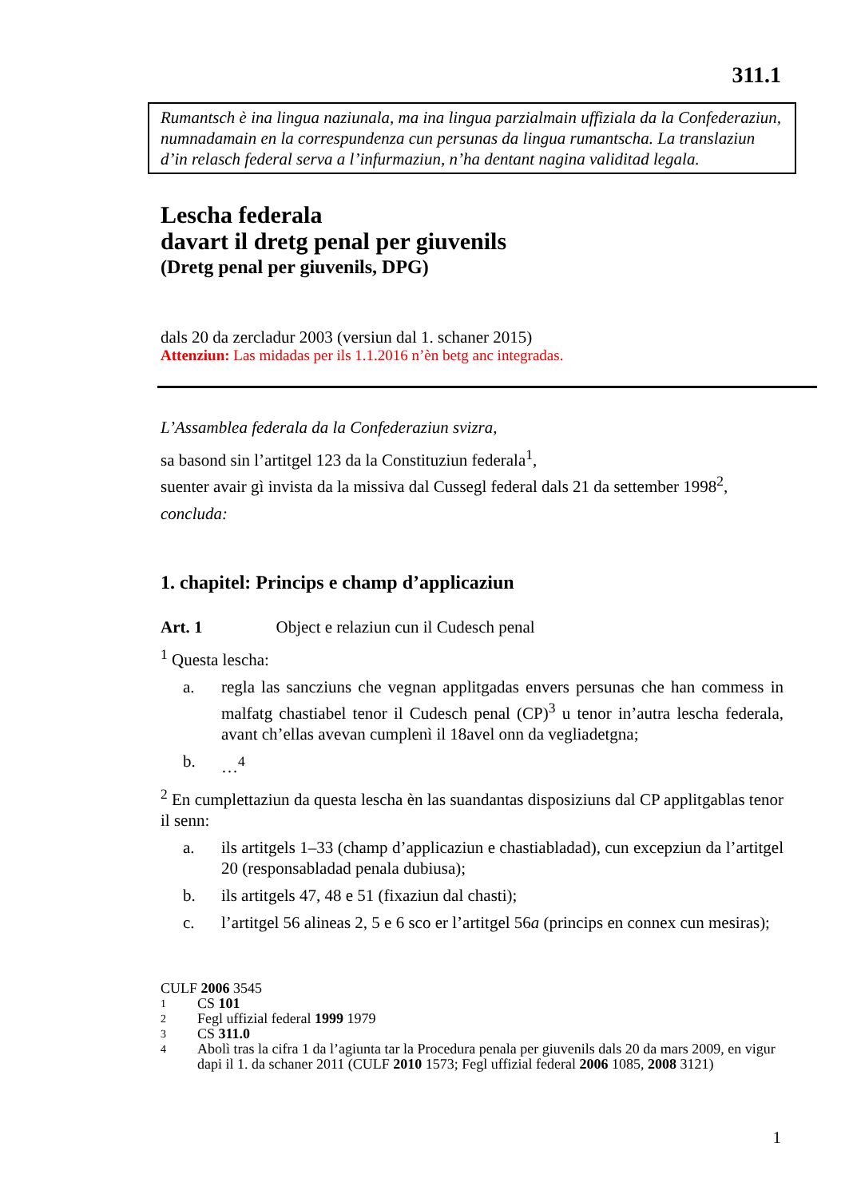311.1
Rumantsch è ina lingua naziunala, ma ina lingua parzialmain uffiziala da la Confederaziun, numnadamain en la correspundenza cun persunas da lingua rumantscha. La translaziun d’in relasch federal serva a l’infurmaziun, n’ha dentant nagina validitad legala.
Lescha federala
davart il dretg penal per giuvenils
(Dretg penal per giuvenils, DPG)
dals 20 da zercladur 2003 (versiun dal 1. schaner 2015)
Attenziun: Las midadas per ils 1.1.2016 n’èn betg anc integradas.
L’Assamblea federala da la Confederaziun svizra,
sa basond sin l’artitgel 123 da la Constituziun federala<sup>1</sup>,
suenter avair gì invista da la missiva dal Cussegl federal dals 21 da settember 1998<sup>2</sup>,
concluda:
1. chapitel: Princips e champ d’applicaziun
Art. 1 Object e relaziun cun il Cudesch penal
<sup>1</sup> Questa lescha:
a. regla las sancziuns che vegnan applitgadas envers persunas che han commess in malfatg chastiabel tenor il Cudesch penal (CP)<sup>3</sup> u tenor in’autra lescha federala, avant ch’ellas avevan cumplenì il 18avel onn da vegliadetgna;
b. …<sup>4</sup>
<sup>2</sup> En cumplettaziun da questa lescha èn las suandantas disposiziuns dal CP applitgablas tenor il senn:
a. ils artitgels 1–33 (champ d’applicaziun e chastiabladad), cun excepziun da l’artitgel 20 (responsabladad penala dubiusa);
b. ils artitgels 47, 48 e 51 (fixaziun dal chasti);
c. l’artitgel 56 alineas 2, 5 e 6 sco er l’artitgel 56a (princips en connex cun mesiras);
CULF 2006 3545
1 CS 101
2 Fegl uffizial federal 1999 1979
3 CS 311.0
4 Abolì tras la cifra 1 da l’agiunta tar la Procedura penala per giuvenils dals 20 da mars 2009, en vigur dapi il 1. da schaner 2011 (CULF 2010 1573; Fegl uffizial federal 2006 1085, 2008 3121)
1